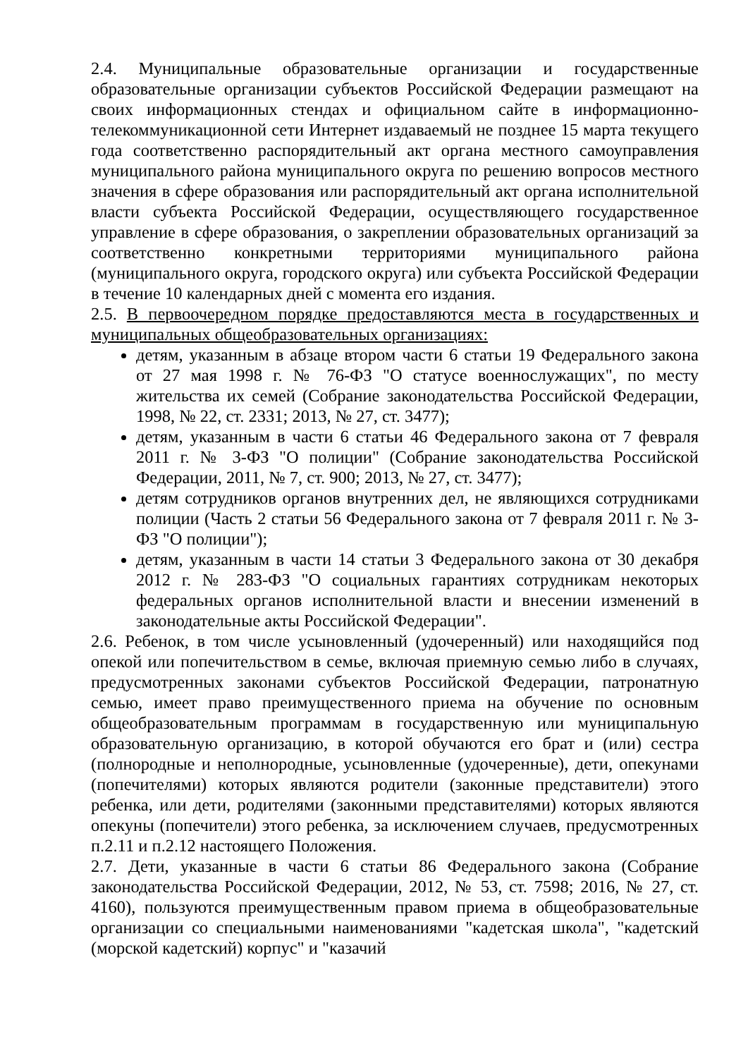2.4. Муниципальные образовательные организации и государственные образовательные организации субъектов Российской Федерации размещают на своих информационных стендах и официальном сайте в информационно-телекоммуникационной сети Интернет издаваемый не позднее 15 марта текущего года соответственно распорядительный акт органа местного самоуправления муниципального района муниципального округа по решению вопросов местного значения в сфере образования или распорядительный акт органа исполнительной власти субъекта Российской Федерации, осуществляющего государственное управление в сфере образования, о закреплении образовательных организаций за соответственно конкретными территориями муниципального района (муниципального округа, городского округа) или субъекта Российской Федерации в течение 10 календарных дней с момента его издания.
2.5. В первоочередном порядке предоставляются места в государственных и муниципальных общеобразовательных организациях:
детям, указанным в абзаце втором части 6 статьи 19 Федерального закона от 27 мая 1998 г. № 76-ФЗ "О статусе военнослужащих", по месту жительства их семей (Собрание законодательства Российской Федерации, 1998, № 22, ст. 2331; 2013, № 27, ст. 3477);
детям, указанным в части 6 статьи 46 Федерального закона от 7 февраля 2011 г. № 3-ФЗ "О полиции" (Собрание законодательства Российской Федерации, 2011, № 7, ст. 900; 2013, № 27, ст. 3477);
детям сотрудников органов внутренних дел, не являющихся сотрудниками полиции (Часть 2 статьи 56 Федерального закона от 7 февраля 2011 г. № 3-ФЗ "О полиции");
детям, указанным в части 14 статьи 3 Федерального закона от 30 декабря 2012 г. № 283-ФЗ "О социальных гарантиях сотрудникам некоторых федеральных органов исполнительной власти и внесении изменений в законодательные акты Российской Федерации".
2.6. Ребенок, в том числе усыновленный (удочеренный) или находящийся под опекой или попечительством в семье, включая приемную семью либо в случаях, предусмотренных законами субъектов Российской Федерации, патронатную семью, имеет право преимущественного приема на обучение по основным общеобразовательным программам в государственную или муниципальную образовательную организацию, в которой обучаются его брат и (или) сестра (полнородные и неполнородные, усыновленные (удочеренные), дети, опекунами (попечителями) которых являются родители (законные представители) этого ребенка, или дети, родителями (законными представителями) которых являются опекуны (попечители) этого ребенка, за исключением случаев, предусмотренных п.2.11 и п.2.12 настоящего Положения.
2.7. Дети, указанные в части 6 статьи 86 Федерального закона (Собрание законодательства Российской Федерации, 2012, № 53, ст. 7598; 2016, № 27, ст. 4160), пользуются преимущественным правом приема в общеобразовательные организации со специальными наименованиями "кадетская школа", "кадетский (морской кадетский) корпус" и "казачий